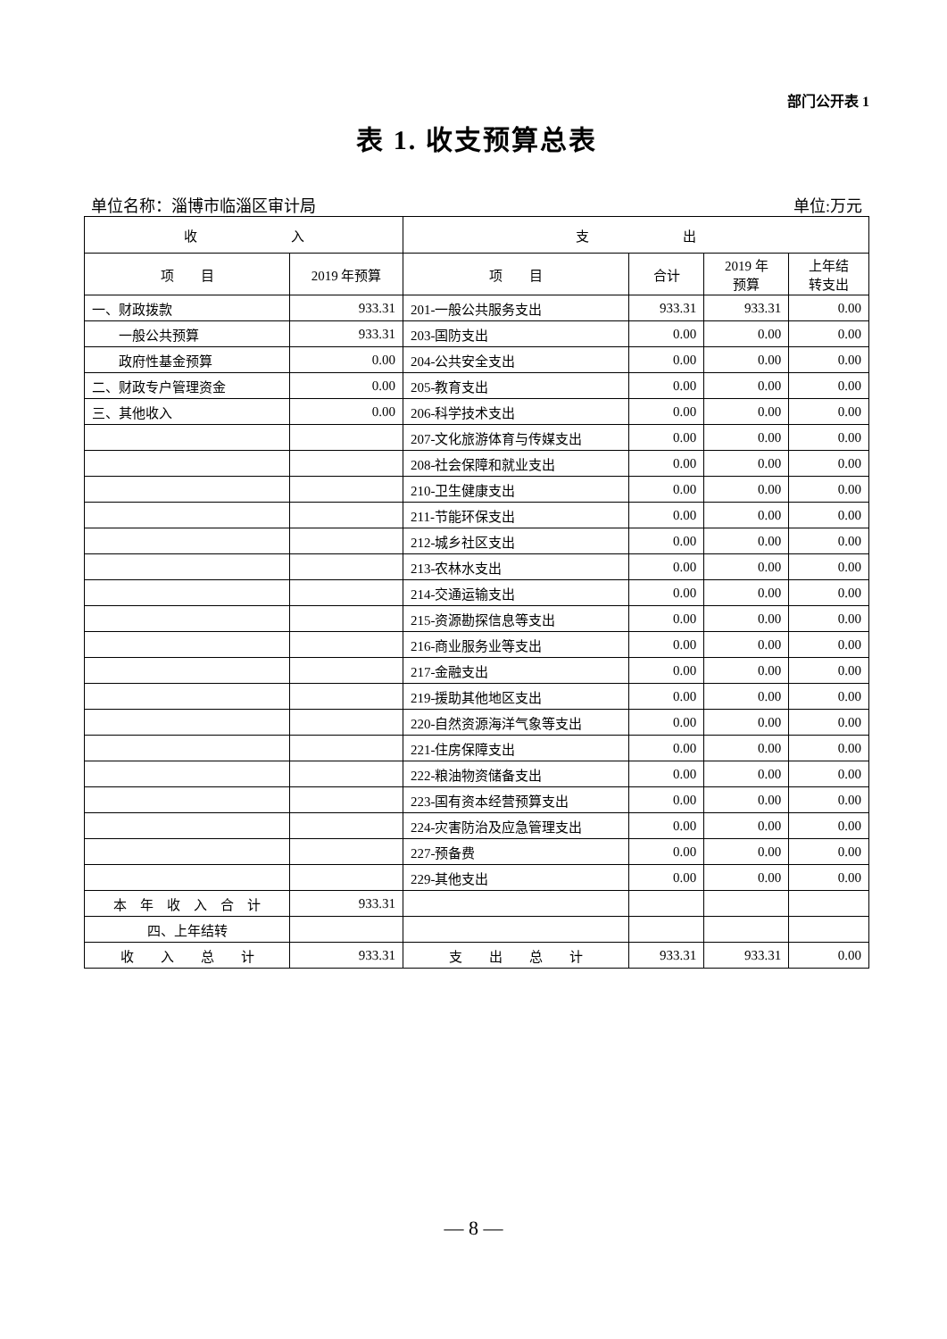部门公开表 1
表 1. 收支预算总表
单位名称：淄博市临淄区审计局 单位:万元
| 收 入 | | 支 出 | | | |
| --- | --- | --- | --- | --- | --- |
| 项 目 | 2019 年预算 | 项 目 | 合计 | 2019 年 预算 | 上年结 转支出 |
| 一、财政拨款 | 933.31 | 201-一般公共服务支出 | 933.31 | 933.31 | 0.00 |
| 一般公共预算 | 933.31 | 203-国防支出 | 0.00 | 0.00 | 0.00 |
| 政府性基金预算 | 0.00 | 204-公共安全支出 | 0.00 | 0.00 | 0.00 |
| 二、财政专户管理资金 | 0.00 | 205-教育支出 | 0.00 | 0.00 | 0.00 |
| 三、其他收入 | 0.00 | 206-科学技术支出 | 0.00 | 0.00 | 0.00 |
| | | 207-文化旅游体育与传媒支出 | 0.00 | 0.00 | 0.00 |
| | | 208-社会保障和就业支出 | 0.00 | 0.00 | 0.00 |
| | | 210-卫生健康支出 | 0.00 | 0.00 | 0.00 |
| | | 211-节能环保支出 | 0.00 | 0.00 | 0.00 |
| | | 212-城乡社区支出 | 0.00 | 0.00 | 0.00 |
| | | 213-农林水支出 | 0.00 | 0.00 | 0.00 |
| | | 214-交通运输支出 | 0.00 | 0.00 | 0.00 |
| | | 215-资源勘探信息等支出 | 0.00 | 0.00 | 0.00 |
| | | 216-商业服务业等支出 | 0.00 | 0.00 | 0.00 |
| | | 217-金融支出 | 0.00 | 0.00 | 0.00 |
| | | 219-援助其他地区支出 | 0.00 | 0.00 | 0.00 |
| | | 220-自然资源海洋气象等支出 | 0.00 | 0.00 | 0.00 |
| | | 221-住房保障支出 | 0.00 | 0.00 | 0.00 |
| | | 222-粮油物资储备支出 | 0.00 | 0.00 | 0.00 |
| | | 223-国有资本经营预算支出 | 0.00 | 0.00 | 0.00 |
| | | 224-灾害防治及应急管理支出 | 0.00 | 0.00 | 0.00 |
| | | 227-预备费 | 0.00 | 0.00 | 0.00 |
| | | 229-其他支出 | 0.00 | 0.00 | 0.00 |
| 本 年 收 入 合 计 | 933.31 | | | | |
| 四、上年结转 | | | | | |
| 收 入 总 计 | 933.31 | 支 出 总 计 | 933.31 | 933.31 | 0.00 |
— 8 —